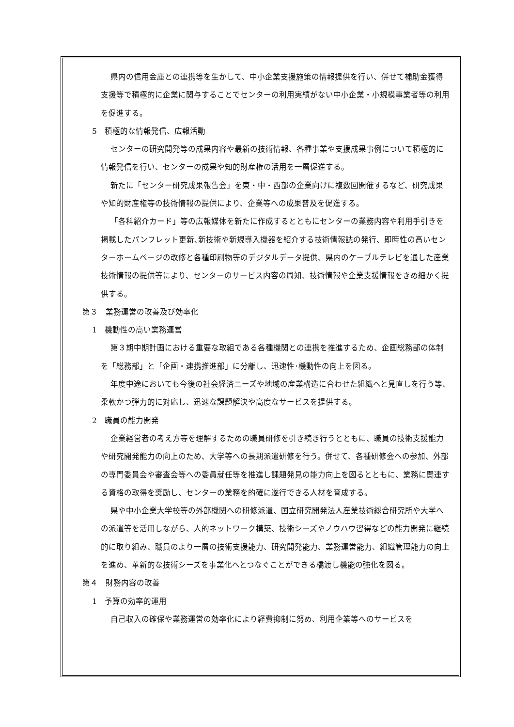県内の信用金庫との連携等を生かして、中小企業支援施策の情報提供を行い、併せて補助金獲得支援等で積極的に企業に関与することでセンターの利用実績がない中小企業・小規模事業者等の利用を促進する。
5　積極的な情報発信、広報活動
センターの研究開発等の成果内容や最新の技術情報、各種事業や支援成果事例について積極的に情報発信を行い、センターの成果や知的財産権の活用を一層促進する。
新たに「センター研究成果報告会」を東・中・西部の企業向けに複数回開催するなど、研究成果や知的財産権等の技術情報の提供により、企業等への成果普及を促進する。
「各科紹介カード」等の広報媒体を新たに作成するとともにセンターの業務内容や利用手引きを掲載したパンフレット更新､新技術や新規導入機器を紹介する技術情報誌の発行、即時性の高いセンターホームページの改修と各種印刷物等のデジタルデータ提供、県内のケーブルテレビを通した産業技術情報の提供等により、センターのサービス内容の周知、技術情報や企業支援情報をきめ細かく提供する。
第３　業務運営の改善及び効率化
1　機動性の高い業務運営
第３期中期計画における重要な取組である各種機関との連携を推進するため、企画総務部の体制を「総務部」と「企画・連携推進部」に分離し、迅速性･機動性の向上を図る。
年度中途においても今後の社会経済ニーズや地域の産業構造に合わせた組織へと見直しを行う等、柔軟かつ弾力的に対応し、迅速な課題解決や高度なサービスを提供する。
2　職員の能力開発
企業経営者の考え方等を理解するための職員研修を引き続き行うとともに、職員の技術支援能力や研究開発能力の向上のため、大学等への長期派遣研修を行う。併せて、各種研修会への参加、外部の専門委員会や審査会等への委員就任等を推進し課題発見の能力向上を図るとともに、業務に関連する資格の取得を奨励し、センターの業務を的確に遂行できる人材を育成する。
県や中小企業大学校等の外部機関への研修派遣、国立研究開発法人産業技術総合研究所や大学への派遣等を活用しながら、人的ネットワーク構築、技術シーズやノウハウ習得などの能力開発に継続的に取り組み、職員のより一層の技術支援能力、研究開発能力、業務運営能力、組織管理能力の向上を進め、革新的な技術シーズを事業化へとつなぐことができる橋渡し機能の強化を図る。
第４　財務内容の改善
1　予算の効率的運用
自己収入の確保や業務運営の効率化により経費抑制に努め、利用企業等へのサービスを